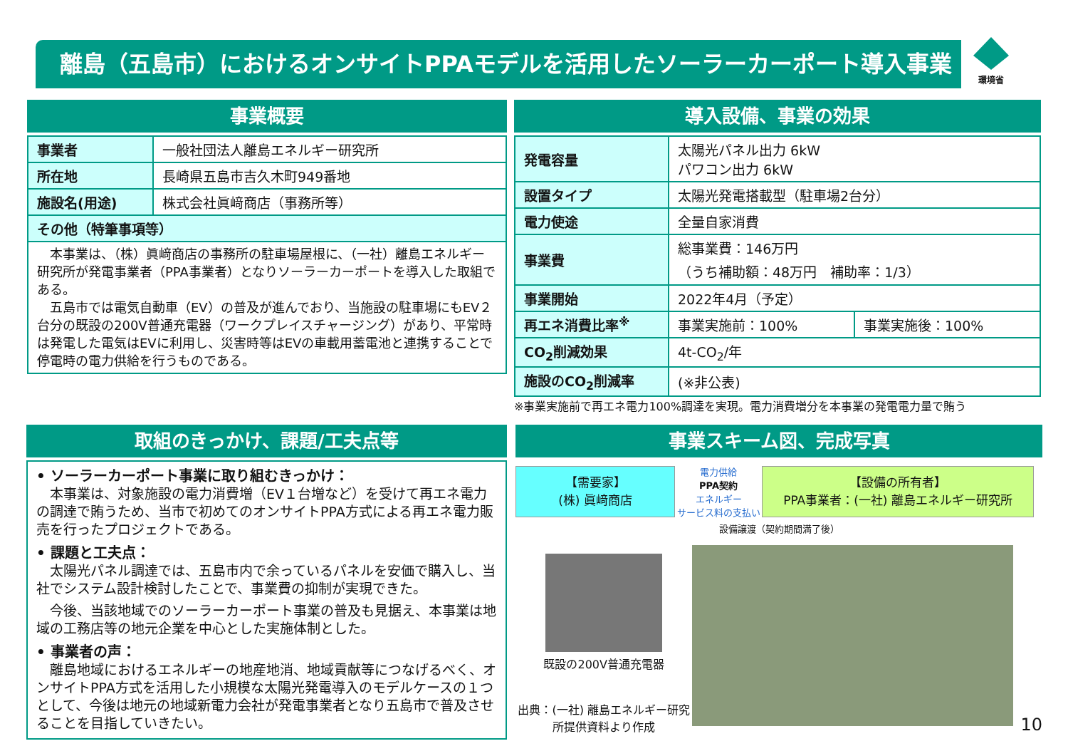離島（五島市）におけるオンサイトPPAモデルを活用したソーラーカーポート導入事業
環境省
事業概要
| 事業者 | 一般社団法人離島エネルギー研究所 |
| 所在地 | 長崎県五島市吉久木町949番地 |
| 施設名(用途) | 株式会社眞﨑商店（事務所等） |
| その他（特筆事項等） | |
| 本事業は、（株）眞﨑商店の事務所の駐車場屋根に、（一社）離島エネルギー研究所が発電事業者（PPA事業者）となりソーラーカーポートを導入した取組である。 五島市では電気自動車（EV）の普及が進んでおり、当施設の駐車場にもEV２台分の既設の200V普通充電器（ワークプレイスチャージング）があり、平常時は発電した電気はEVに利用し、災害時等はEVの車載用蓄電池と連携することで停電時の電力供給を行うものである。 | |
導入設備、事業の効果
| 発電容量 | 太陽光パネル出力 6kW パワコン出力 6kW | |
| 設置タイプ | 太陽光発電搭載型（駐車場2台分） | |
| 電力使途 | 全量自家消費 | |
| 事業費 | 総事業費：146万円 （うち補助額：48万円 補助率：1/3） | |
| 事業開始 | 2022年4月（予定） | |
| 再エネ消費比率<sup>※</sup> | 事業実施前：100% | 事業実施後：100% |
| CO<sub>2</sub>削減効果 | 4t-CO<sub>2</sub>/年 | |
| 施設のCO<sub>2</sub>削減率 | (※非公表) | |
※事業実施前で再エネ電力100%調達を実現。電力消費増分を本事業の発電電力量で賄う
取組のきっかけ、課題/工夫点等
• ソーラーカーポート事業に取り組むきっかけ：
　本事業は、対象施設の電力消費増（EV１台増など）を受けて再エネ電力の調達で賄うため、当市で初めてのオンサイトPPA方式による再エネ電力販売を行ったプロジェクトである。
• 課題と工夫点：
　太陽光パネル調達では、五島市内で余っているパネルを安価で購入し、当社でシステム設計検討したことで、事業費の抑制が実現できた。
　今後、当該地域でのソーラーカーポート事業の普及も見据え、本事業は地域の工務店等の地元企業を中心とした実施体制とした。
• 事業者の声：
　離島地域におけるエネルギーの地産地消、地域貢献等につなげるべく、オンサイトPPA方式を活用した小規模な太陽光発電導入のモデルケースの１つとして、今後は地元の地域新電力会社が発電事業者となり五島市で普及させることを目指していきたい。
事業スキーム図、完成写真
【需要家】
(株) 眞﨑商店
電力供給
PPA契約
エネルギー
サービス料の支払い
【設備の所有者】
PPA事業者：(一社) 離島エネルギー研究所
設備譲渡（契約期間満了後）
既設の200V普通充電器
出典：(一社) 離島エネルギー研究所提供資料より作成
10